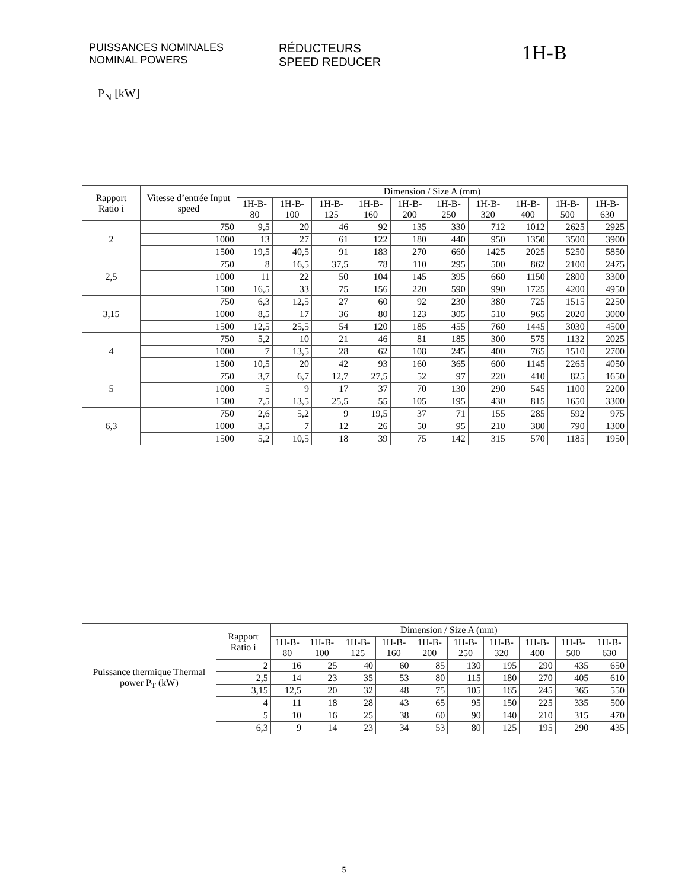PUISSANCES NOMINALES
NOMINAL POWERS
RÉDUCTEURS
SPEED REDUCER
1H-B
P<sub>N</sub> [kW]
| Rapport Ratio i | Vitesse d’entrée Input speed | Dimension / Size A (mm) | | | | | | | | | |
| --- | --- | --- | --- | --- | --- | --- | --- | --- | --- | --- | --- |
| | | 1H-B-80 | 1H-B-100 | 1H-B-125 | 1H-B-160 | 1H-B-200 | 1H-B-250 | 1H-B-320 | 1H-B-400 | 1H-B-500 | 1H-B-630 |
| 2 | 750 | 9,5 | 20 | 46 | 92 | 135 | 330 | 712 | 1012 | 2625 | 2925 |
| | 1000 | 13 | 27 | 61 | 122 | 180 | 440 | 950 | 1350 | 3500 | 3900 |
| | 1500 | 19,5 | 40,5 | 91 | 183 | 270 | 660 | 1425 | 2025 | 5250 | 5850 |
| 2,5 | 750 | 8 | 16,5 | 37,5 | 78 | 110 | 295 | 500 | 862 | 2100 | 2475 |
| | 1000 | 11 | 22 | 50 | 104 | 145 | 395 | 660 | 1150 | 2800 | 3300 |
| | 1500 | 16,5 | 33 | 75 | 156 | 220 | 590 | 990 | 1725 | 4200 | 4950 |
| 3,15 | 750 | 6,3 | 12,5 | 27 | 60 | 92 | 230 | 380 | 725 | 1515 | 2250 |
| | 1000 | 8,5 | 17 | 36 | 80 | 123 | 305 | 510 | 965 | 2020 | 3000 |
| | 1500 | 12,5 | 25,5 | 54 | 120 | 185 | 455 | 760 | 1445 | 3030 | 4500 |
| 4 | 750 | 5,2 | 10 | 21 | 46 | 81 | 185 | 300 | 575 | 1132 | 2025 |
| | 1000 | 7 | 13,5 | 28 | 62 | 108 | 245 | 400 | 765 | 1510 | 2700 |
| | 1500 | 10,5 | 20 | 42 | 93 | 160 | 365 | 600 | 1145 | 2265 | 4050 |
| 5 | 750 | 3,7 | 6,7 | 12,7 | 27,5 | 52 | 97 | 220 | 410 | 825 | 1650 |
| | 1000 | 5 | 9 | 17 | 37 | 70 | 130 | 290 | 545 | 1100 | 2200 |
| | 1500 | 7,5 | 13,5 | 25,5 | 55 | 105 | 195 | 430 | 815 | 1650 | 3300 |
| 6,3 | 750 | 2,6 | 5,2 | 9 | 19,5 | 37 | 71 | 155 | 285 | 592 | 975 |
| | 1000 | 3,5 | 7 | 12 | 26 | 50 | 95 | 210 | 380 | 790 | 1300 |
| | 1500 | 5,2 | 10,5 | 18 | 39 | 75 | 142 | 315 | 570 | 1185 | 1950 |
| Puissance thermique Thermal power P<sub>T</sub> (kW) | Rapport Ratio i | Dimension / Size A (mm) | | | | | | | | | |
| --- | --- | --- | --- | --- | --- | --- | --- | --- | --- | --- | --- |
| | | 1H-B-80 | 1H-B-100 | 1H-B-125 | 1H-B-160 | 1H-B-200 | 1H-B-250 | 1H-B-320 | 1H-B-400 | 1H-B-500 | 1H-B-630 |
| | 2 | 16 | 25 | 40 | 60 | 85 | 130 | 195 | 290 | 435 | 650 |
| | 2,5 | 14 | 23 | 35 | 53 | 80 | 115 | 180 | 270 | 405 | 610 |
| | 3,15 | 12,5 | 20 | 32 | 48 | 75 | 105 | 165 | 245 | 365 | 550 |
| | 4 | 11 | 18 | 28 | 43 | 65 | 95 | 150 | 225 | 335 | 500 |
| | 5 | 10 | 16 | 25 | 38 | 60 | 90 | 140 | 210 | 315 | 470 |
| | 6,3 | 9 | 14 | 23 | 34 | 53 | 80 | 125 | 195 | 290 | 435 |
5